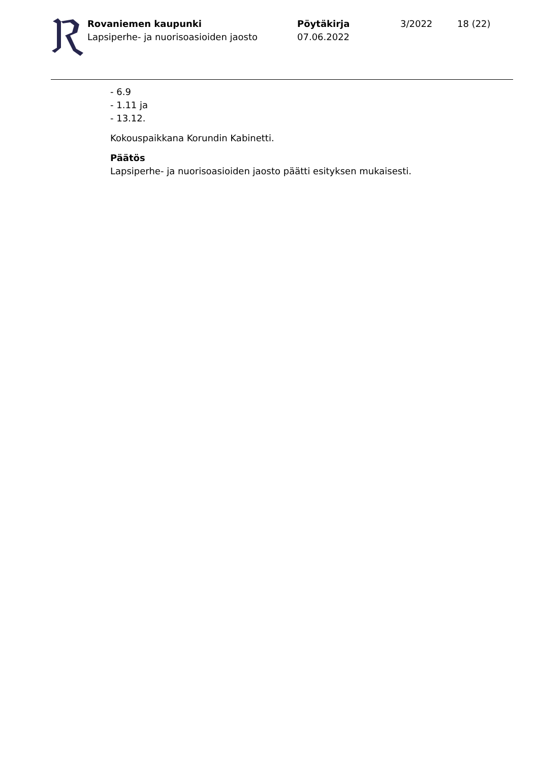Rovaniemen kaupunki
Lapsiperhe- ja nuorisoasioiden jaosto
Pöytäkirja
07.06.2022
3/2022 18 (22)
- 6.9
- 1.11 ja
- 13.12.
Kokouspaikkana Korundin Kabinetti.
Päätös
Lapsiperhe- ja nuorisoasioiden jaosto päätti esityksen mukaisesti.